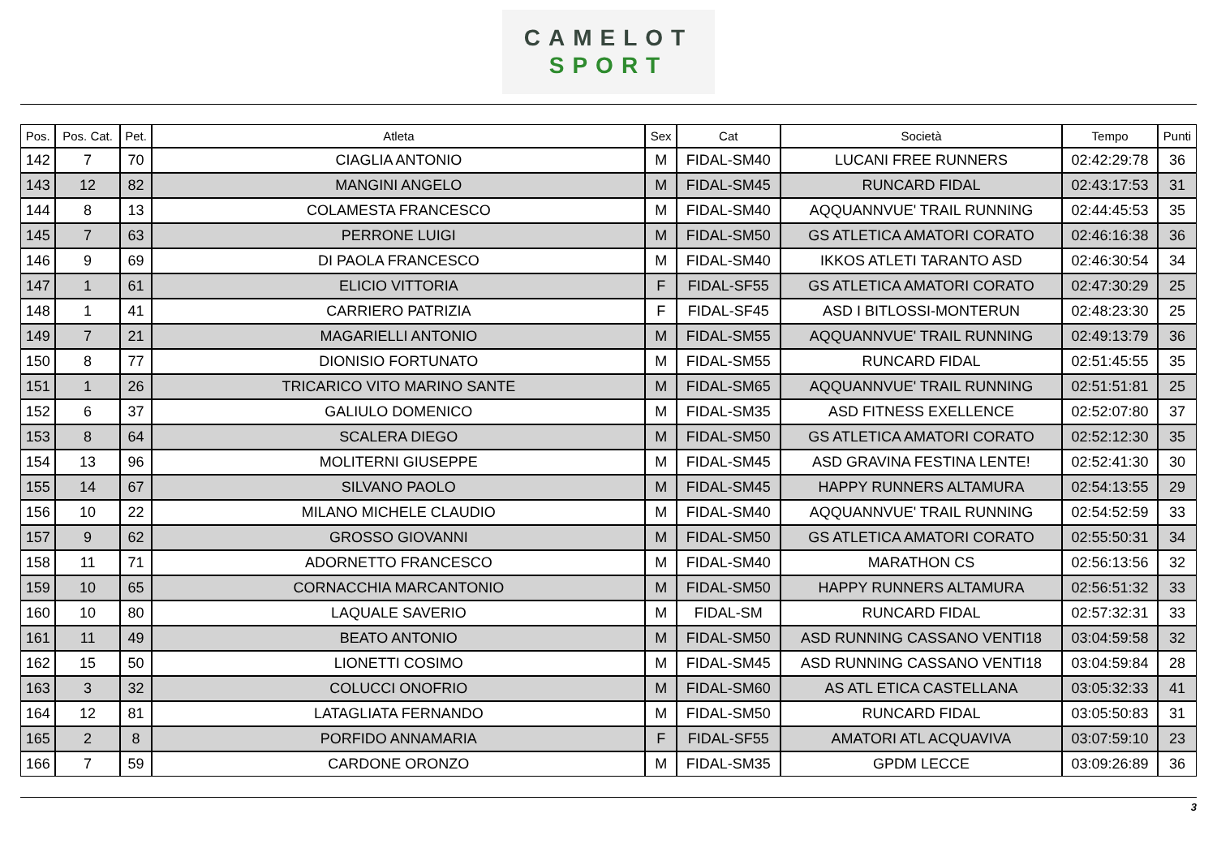CAMELOT
SPORT
| Pos. | Pos. Cat. | Pet. | Atleta | Sex | Cat | Società | Tempo | Punti |
| --- | --- | --- | --- | --- | --- | --- | --- | --- |
| 142 | 7 | 70 | CIAGLIA ANTONIO | M | FIDAL-SM40 | LUCANI FREE RUNNERS | 02:42:29:78 | 36 |
| 143 | 12 | 82 | MANGINI ANGELO | M | FIDAL-SM45 | RUNCARD FIDAL | 02:43:17:53 | 31 |
| 144 | 8 | 13 | COLAMESTA FRANCESCO | M | FIDAL-SM40 | AQQUANNVUE' TRAIL RUNNING | 02:44:45:53 | 35 |
| 145 | 7 | 63 | PERRONE LUIGI | M | FIDAL-SM50 | GS ATLETICA AMATORI CORATO | 02:46:16:38 | 36 |
| 146 | 9 | 69 | DI PAOLA FRANCESCO | M | FIDAL-SM40 | IKKOS ATLETI TARANTO ASD | 02:46:30:54 | 34 |
| 147 | 1 | 61 | ELICIO VITTORIA | F | FIDAL-SF55 | GS ATLETICA AMATORI CORATO | 02:47:30:29 | 25 |
| 148 | 1 | 41 | CARRIERO PATRIZIA | F | FIDAL-SF45 | ASD I BITLOSSI-MONTERUN | 02:48:23:30 | 25 |
| 149 | 7 | 21 | MAGARIELLI ANTONIO | M | FIDAL-SM55 | AQQUANNVUE' TRAIL RUNNING | 02:49:13:79 | 36 |
| 150 | 8 | 77 | DIONISIO FORTUNATO | M | FIDAL-SM55 | RUNCARD FIDAL | 02:51:45:55 | 35 |
| 151 | 1 | 26 | TRICARICO VITO MARINO SANTE | M | FIDAL-SM65 | AQQUANNVUE' TRAIL RUNNING | 02:51:51:81 | 25 |
| 152 | 6 | 37 | GALIULO DOMENICO | M | FIDAL-SM35 | ASD FITNESS EXELLENCE | 02:52:07:80 | 37 |
| 153 | 8 | 64 | SCALERA DIEGO | M | FIDAL-SM50 | GS ATLETICA AMATORI CORATO | 02:52:12:30 | 35 |
| 154 | 13 | 96 | MOLITERNI GIUSEPPE | M | FIDAL-SM45 | ASD GRAVINA FESTINA LENTE! | 02:52:41:30 | 30 |
| 155 | 14 | 67 | SILVANO PAOLO | M | FIDAL-SM45 | HAPPY RUNNERS ALTAMURA | 02:54:13:55 | 29 |
| 156 | 10 | 22 | MILANO MICHELE CLAUDIO | M | FIDAL-SM40 | AQQUANNVUE' TRAIL RUNNING | 02:54:52:59 | 33 |
| 157 | 9 | 62 | GROSSO GIOVANNI | M | FIDAL-SM50 | GS ATLETICA AMATORI CORATO | 02:55:50:31 | 34 |
| 158 | 11 | 71 | ADORNETTO FRANCESCO | M | FIDAL-SM40 | MARATHON CS | 02:56:13:56 | 32 |
| 159 | 10 | 65 | CORNACCHIA MARCANTONIO | M | FIDAL-SM50 | HAPPY RUNNERS ALTAMURA | 02:56:51:32 | 33 |
| 160 | 10 | 80 | LAQUALE SAVERIO | M | FIDAL-SM | RUNCARD FIDAL | 02:57:32:31 | 33 |
| 161 | 11 | 49 | BEATO ANTONIO | M | FIDAL-SM50 | ASD RUNNING CASSANO VENTI18 | 03:04:59:58 | 32 |
| 162 | 15 | 50 | LIONETTI COSIMO | M | FIDAL-SM45 | ASD RUNNING CASSANO VENTI18 | 03:04:59:84 | 28 |
| 163 | 3 | 32 | COLUCCI ONOFRIO | M | FIDAL-SM60 | AS ATL ETICA CASTELLANA | 03:05:32:33 | 41 |
| 164 | 12 | 81 | LATAGLIATA FERNANDO | M | FIDAL-SM50 | RUNCARD FIDAL | 03:05:50:83 | 31 |
| 165 | 2 | 8 | PORFIDO ANNAMARIA | F | FIDAL-SF55 | AMATORI ATL ACQUAVIVA | 03:07:59:10 | 23 |
| 166 | 7 | 59 | CARDONE ORONZO | M | FIDAL-SM35 | GPDM LECCE | 03:09:26:89 | 36 |
3